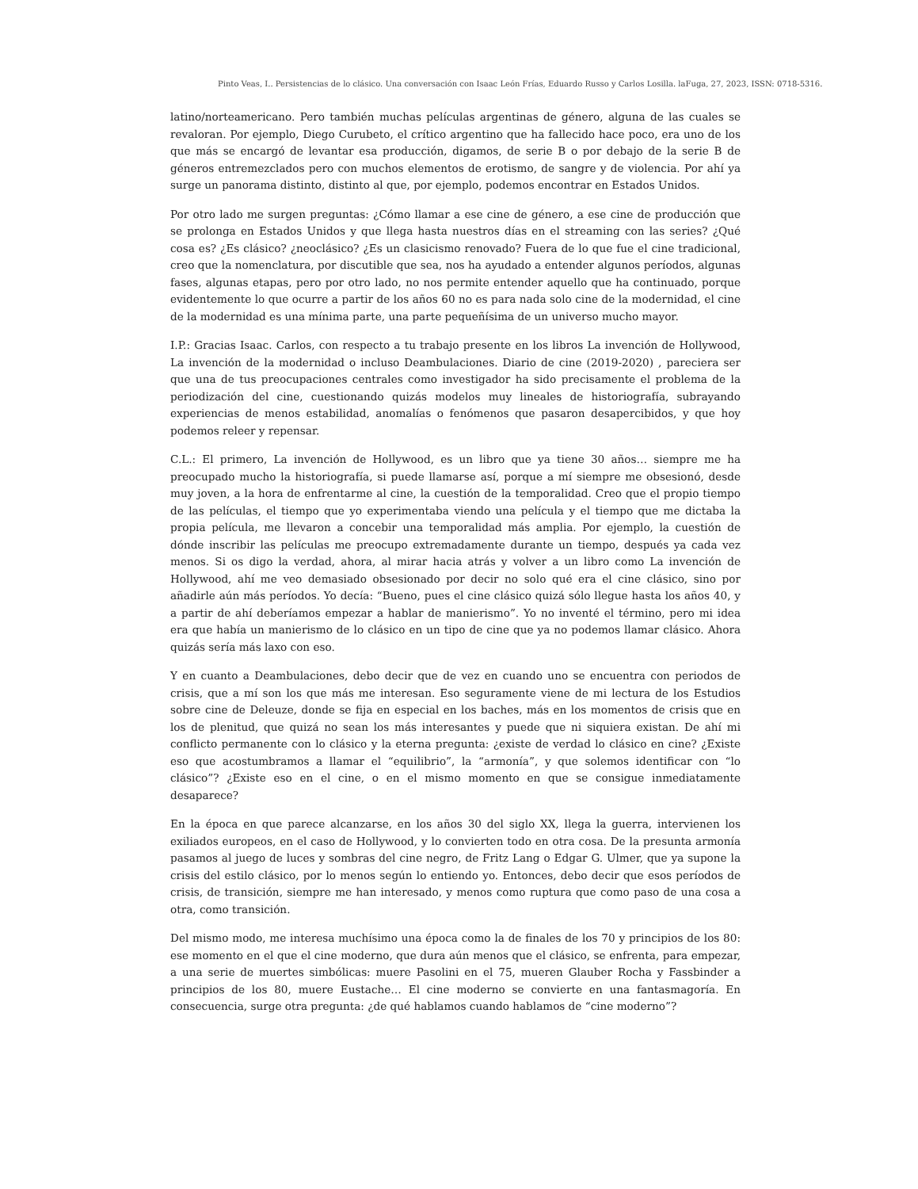Pinto Veas, I.. Persistencias de lo clásico. Una conversación con Isaac León Frías, Eduardo Russo y Carlos Losilla. laFuga, 27, 2023, ISSN: 0718-5316.
latino/norteamericano. Pero también muchas películas argentinas de género, alguna de las cuales se revaloran. Por ejemplo, Diego Curubeto, el crítico argentino que ha fallecido hace poco, era uno de los que más se encargó de levantar esa producción, digamos, de serie B o por debajo de la serie B de géneros entremezclados pero con muchos elementos de erotismo, de sangre y de violencia. Por ahí ya surge un panorama distinto, distinto al que, por ejemplo, podemos encontrar en Estados Unidos.
Por otro lado me surgen preguntas: ¿Cómo llamar a ese cine de género, a ese cine de producción que se prolonga en Estados Unidos y que llega hasta nuestros días en el streaming con las series? ¿Qué cosa es? ¿Es clásico? ¿neoclásico? ¿Es un clasicismo renovado? Fuera de lo que fue el cine tradicional, creo que la nomenclatura, por discutible que sea, nos ha ayudado a entender algunos períodos, algunas fases, algunas etapas, pero por otro lado, no nos permite entender aquello que ha continuado, porque evidentemente lo que ocurre a partir de los años 60 no es para nada solo cine de la modernidad, el cine de la modernidad es una mínima parte, una parte pequeñísima de un universo mucho mayor.
I.P.: Gracias Isaac. Carlos, con respecto a tu trabajo presente en los libros La invención de Hollywood, La invención de la modernidad o incluso Deambulaciones. Diario de cine (2019-2020) , pareciera ser que una de tus preocupaciones centrales como investigador ha sido precisamente el problema de la periodización del cine, cuestionando quizás modelos muy lineales de historiografía, subrayando experiencias de menos estabilidad, anomalías o fenómenos que pasaron desapercibidos, y que hoy podemos releer y repensar.
C.L.: El primero, La invención de Hollywood, es un libro que ya tiene 30 años… siempre me ha preocupado mucho la historiografía, si puede llamarse así, porque a mí siempre me obsesionó, desde muy joven, a la hora de enfrentarme al cine, la cuestión de la temporalidad. Creo que el propio tiempo de las películas, el tiempo que yo experimentaba viendo una película y el tiempo que me dictaba la propia película, me llevaron a concebir una temporalidad más amplia. Por ejemplo, la cuestión de dónde inscribir las películas me preocupo extremadamente durante un tiempo, después ya cada vez menos. Si os digo la verdad, ahora, al mirar hacia atrás y volver a un libro como La invención de Hollywood, ahí me veo demasiado obsesionado por decir no solo qué era el cine clásico, sino por añadirle aún más períodos. Yo decía: “Bueno, pues el cine clásico quizá sólo llegue hasta los años 40, y a partir de ahí deberíamos empezar a hablar de manierismo”. Yo no inventé el término, pero mi idea era que había un manierismo de lo clásico en un tipo de cine que ya no podemos llamar clásico. Ahora quizás sería más laxo con eso.
Y en cuanto a Deambulaciones, debo decir que de vez en cuando uno se encuentra con periodos de crisis, que a mí son los que más me interesan. Eso seguramente viene de mi lectura de los Estudios sobre cine de Deleuze, donde se fija en especial en los baches, más en los momentos de crisis que en los de plenitud, que quizá no sean los más interesantes y puede que ni siquiera existan. De ahí mi conflicto permanente con lo clásico y la eterna pregunta: ¿existe de verdad lo clásico en cine? ¿Existe eso que acostumbramos a llamar el “equilibrio”, la “armonía”, y que solemos identificar con “lo clásico”? ¿Existe eso en el cine, o en el mismo momento en que se consigue inmediatamente desaparece?
En la época en que parece alcanzarse, en los años 30 del siglo XX, llega la guerra, intervienen los exiliados europeos, en el caso de Hollywood, y lo convierten todo en otra cosa. De la presunta armonía pasamos al juego de luces y sombras del cine negro, de Fritz Lang o Edgar G. Ulmer, que ya supone la crisis del estilo clásico, por lo menos según lo entiendo yo. Entonces, debo decir que esos períodos de crisis, de transición, siempre me han interesado, y menos como ruptura que como paso de una cosa a otra, como transición.
Del mismo modo, me interesa muchísimo una época como la de finales de los 70 y principios de los 80: ese momento en el que el cine moderno, que dura aún menos que el clásico, se enfrenta, para empezar, a una serie de muertes simbólicas: muere Pasolini en el 75, mueren Glauber Rocha y Fassbinder a principios de los 80, muere Eustache… El cine moderno se convierte en una fantasmagoría. En consecuencia, surge otra pregunta: ¿de qué hablamos cuando hablamos de “cine moderno”?